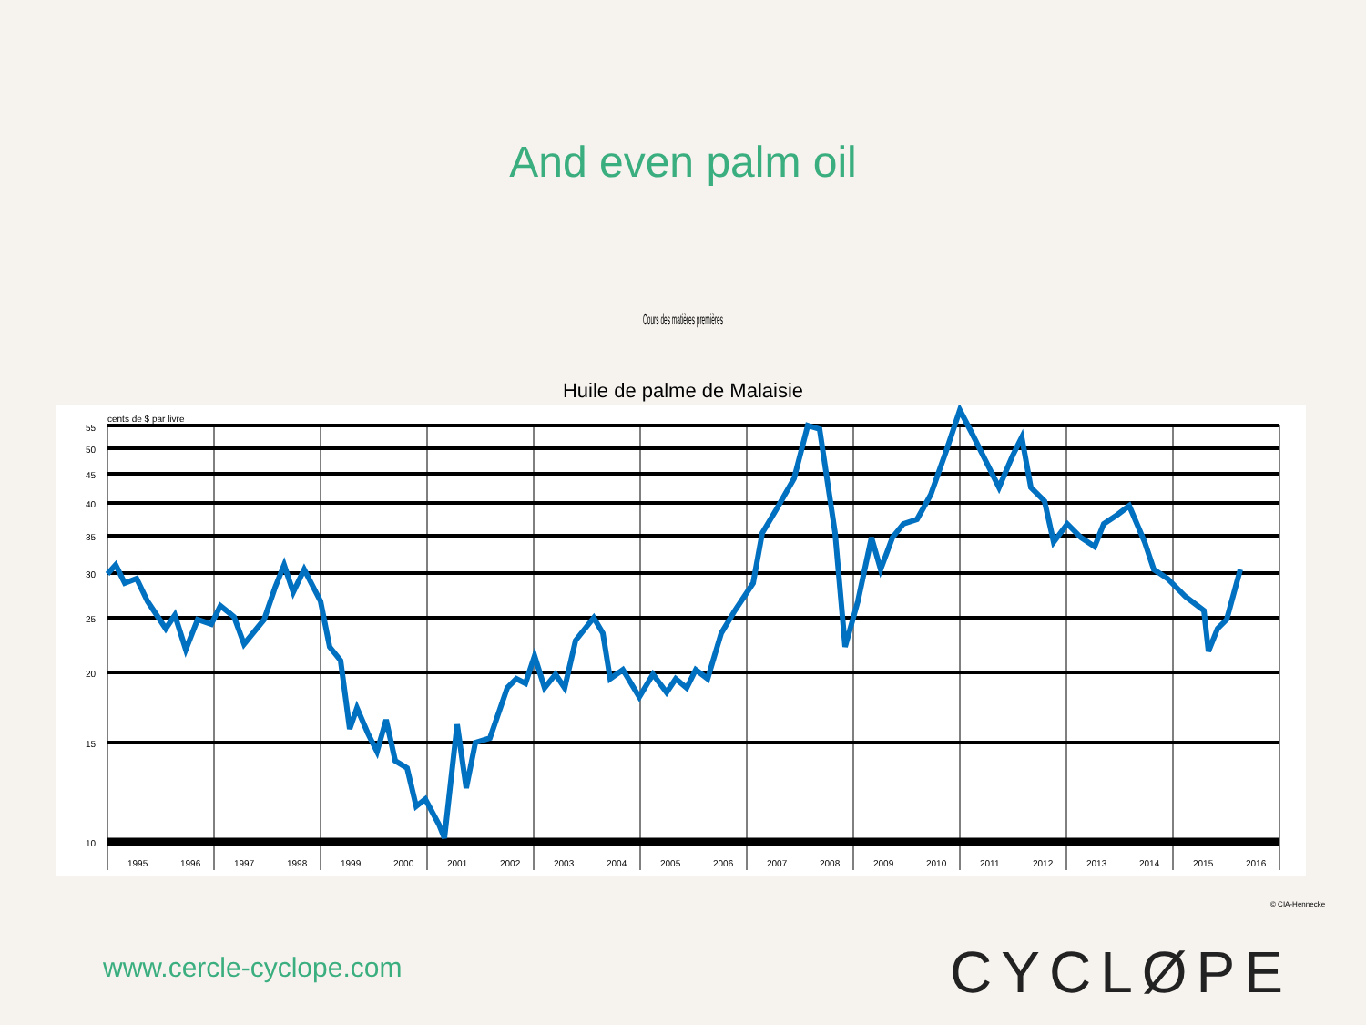And even palm oil
Cours des matières premières
Huile de palme de Malaisie
55
50
45
40
35
30
25
20
15
10
cents de $ par livre
1995
1996
1997
1998
1999
2000
2001
2002
2003
2004
2005
2006
2007
2008
2009
2010
2011
2012
2013
2014
2015
2016
© CIA-Hennecke
www.cercle-cyclope.com CYCLØPE